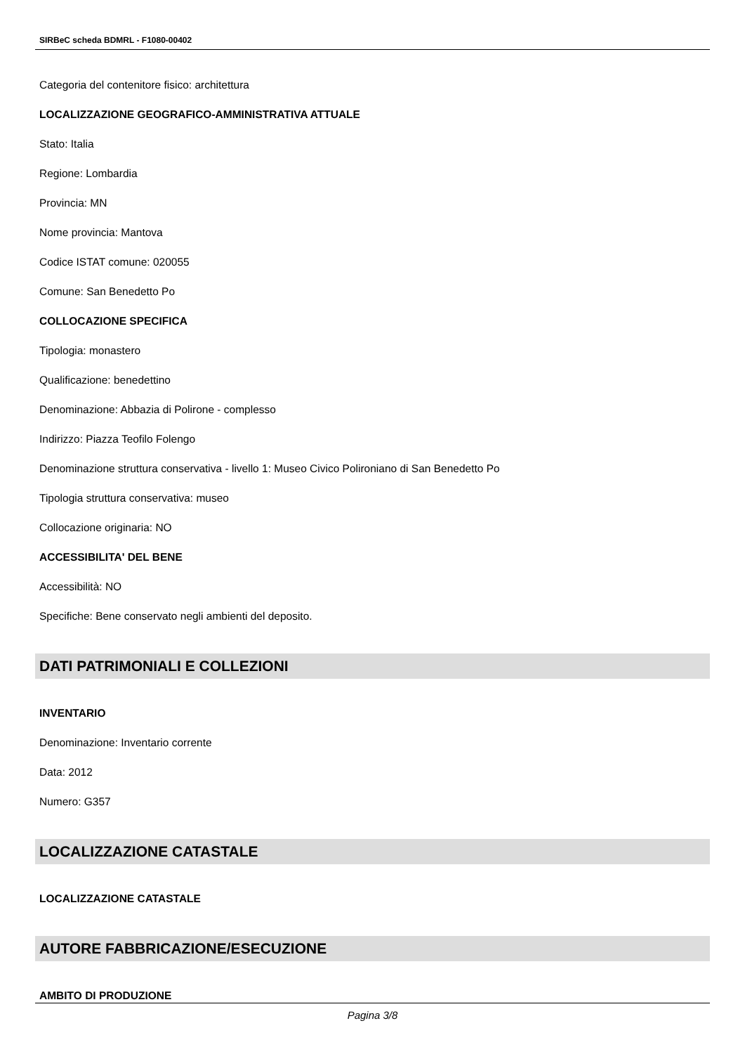SIRBeC scheda BDMRL - F1080-00402
Categoria del contenitore fisico: architettura
LOCALIZZAZIONE GEOGRAFICO-AMMINISTRATIVA ATTUALE
Stato: Italia
Regione: Lombardia
Provincia: MN
Nome provincia: Mantova
Codice ISTAT comune: 020055
Comune: San Benedetto Po
COLLOCAZIONE SPECIFICA
Tipologia: monastero
Qualificazione: benedettino
Denominazione: Abbazia di Polirone - complesso
Indirizzo: Piazza Teofilo Folengo
Denominazione struttura conservativa - livello 1: Museo Civico Polironiano di San Benedetto Po
Tipologia struttura conservativa: museo
Collocazione originaria: NO
ACCESSIBILITA' DEL BENE
Accessibilità: NO
Specifiche: Bene conservato negli ambienti del deposito.
DATI PATRIMONIALI E COLLEZIONI
INVENTARIO
Denominazione: Inventario corrente
Data: 2012
Numero: G357
LOCALIZZAZIONE CATASTALE
LOCALIZZAZIONE CATASTALE
AUTORE FABBRICAZIONE/ESECUZIONE
AMBITO DI PRODUZIONE
Pagina 3/8